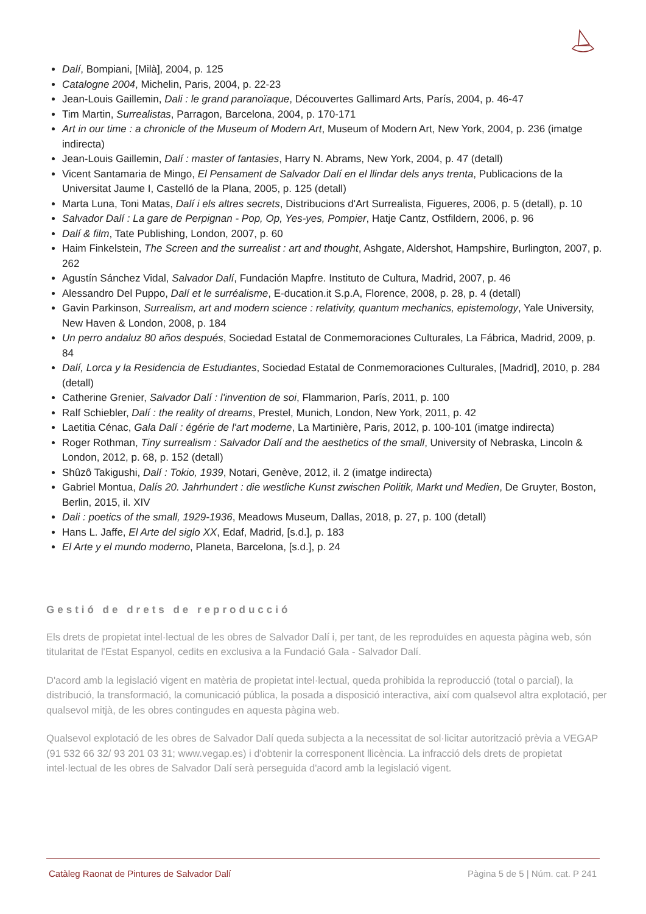Dalí, Bompiani, [Milà], 2004, p. 125
Catalogne 2004, Michelin, Paris, 2004, p. 22-23
Jean-Louis Gaillemin, Dali : le grand paranoïaque, Découvertes Gallimard Arts, París, 2004, p. 46-47
Tim Martin, Surrealistas, Parragon, Barcelona, 2004, p. 170-171
Art in our time : a chronicle of the Museum of Modern Art, Museum of Modern Art, New York, 2004, p. 236 (imatge indirecta)
Jean-Louis Gaillemin, Dalí : master of fantasies, Harry N. Abrams, New York, 2004, p. 47 (detall)
Vicent Santamaria de Mingo, El Pensament de Salvador Dalí en el llindar dels anys trenta, Publicacions de la Universitat Jaume I, Castelló de la Plana, 2005, p. 125 (detall)
Marta Luna, Toni Matas, Dalí i els altres secrets, Distribucions d'Art Surrealista, Figueres, 2006, p. 5 (detall), p. 10
Salvador Dalí : La gare de Perpignan - Pop, Op, Yes-yes, Pompier, Hatje Cantz, Ostfildern, 2006, p. 96
Dalí & film, Tate Publishing, London, 2007, p. 60
Haim Finkelstein, The Screen and the surrealist : art and thought, Ashgate, Aldershot, Hampshire, Burlington, 2007, p. 262
Agustín Sánchez Vidal, Salvador Dalí, Fundación Mapfre. Instituto de Cultura, Madrid, 2007, p. 46
Alessandro Del Puppo, Dalí et le surréalisme, E-ducation.it S.p.A, Florence, 2008, p. 28, p. 4 (detall)
Gavin Parkinson, Surrealism, art and modern science : relativity, quantum mechanics, epistemology, Yale University, New Haven & London, 2008, p. 184
Un perro andaluz 80 años después, Sociedad Estatal de Conmemoraciones Culturales, La Fábrica, Madrid, 2009, p. 84
Dalí, Lorca y la Residencia de Estudiantes, Sociedad Estatal de Conmemoraciones Culturales, [Madrid], 2010, p. 284 (detall)
Catherine Grenier, Salvador Dalí : l'invention de soi, Flammarion, París, 2011, p. 100
Ralf Schiebler, Dalí : the reality of dreams, Prestel, Munich, London, New York, 2011, p. 42
Laetitia Cénac, Gala Dalí : égérie de l'art moderne, La Martinière, Paris, 2012, p. 100-101 (imatge indirecta)
Roger Rothman, Tiny surrealism : Salvador Dalí and the aesthetics of the small, University of Nebraska, Lincoln & London, 2012, p. 68, p. 152 (detall)
Shûzô Takigushi, Dalí : Tokio, 1939, Notari, Genève, 2012, il. 2 (imatge indirecta)
Gabriel Montua, Dalís 20. Jahrhundert : die westliche Kunst zwischen Politik, Markt und Medien, De Gruyter, Boston, Berlin, 2015, il. XIV
Dali : poetics of the small, 1929-1936, Meadows Museum, Dallas, 2018, p. 27, p. 100 (detall)
Hans L. Jaffe, El Arte del siglo XX, Edaf, Madrid, [s.d.], p. 183
El Arte y el mundo moderno, Planeta, Barcelona, [s.d.], p. 24
Gestió de drets de reproducció
Els drets de propietat intel·lectual de les obres de Salvador Dalí i, per tant, de les reproduïdes en aquesta pàgina web, són titularitat de l'Estat Espanyol, cedits en exclusiva a la Fundació Gala - Salvador Dalí.
D'acord amb la legislació vigent en matèria de propietat intel·lectual, queda prohibida la reproducció (total o parcial), la distribució, la transformació, la comunicació pública, la posada a disposició interactiva, així com qualsevol altra explotació, per qualsevol mitjà, de les obres contingudes en aquesta pàgina web.
Qualsevol explotació de les obres de Salvador Dalí queda subjecta a la necessitat de sol·licitar autorització prèvia a VEGAP (91 532 66 32/ 93 201 03 31; www.vegap.es) i d'obtenir la corresponent llicència. La infracció dels drets de propietat intel·lectual de les obres de Salvador Dalí serà perseguida d'acord amb la legislació vigent.
Catàleg Raonat de Pintures de Salvador Dalí Pàgina 5 de 5 | Núm. cat. P 241